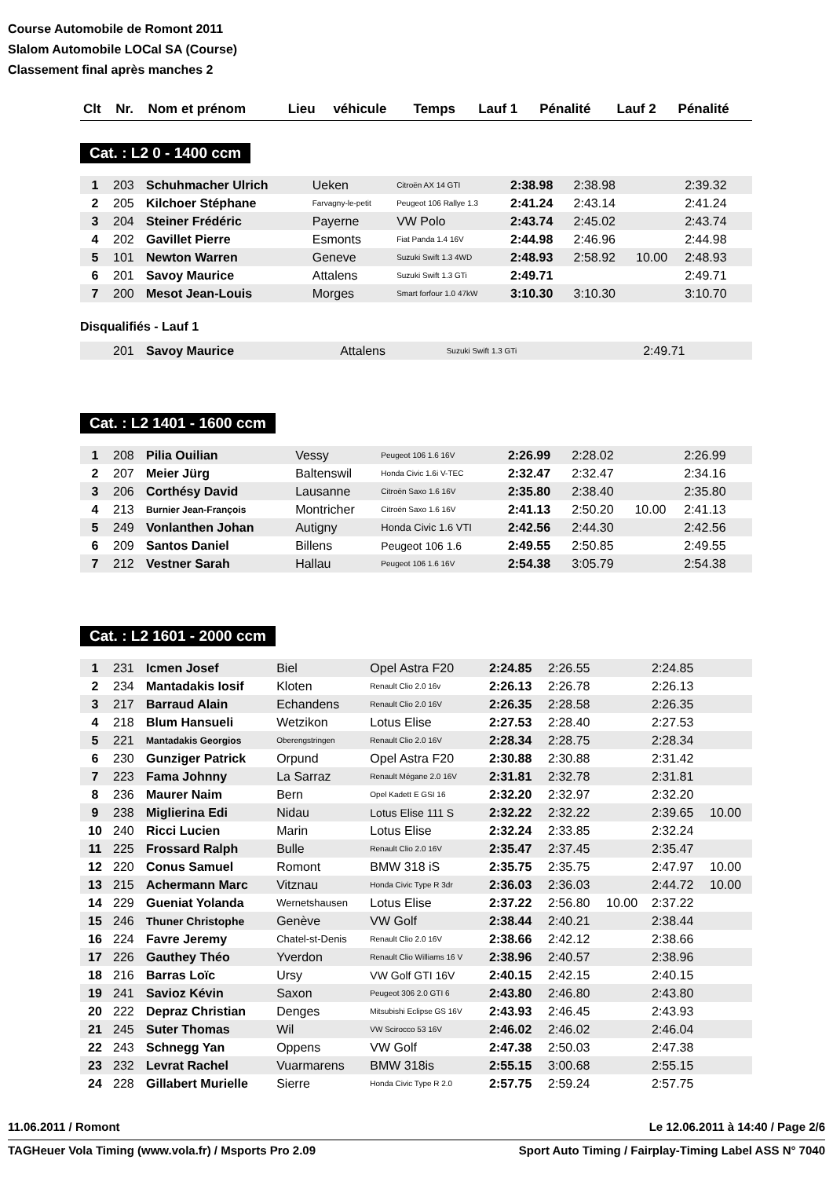Course Automobile de Romont 2011
Slalom Automobile LOCal SA (Course)
Classement final après manches 2
| Clt | Nr. | Nom et prénom | Lieu | véhicule | Temps | Lauf 1 | Pénalité | Lauf 2 | Pénalité |
| --- | --- | --- | --- | --- | --- | --- | --- | --- | --- |
Cat. : L2 0 - 1400 ccm
| 1 | 203 | Schuhmacher Ulrich | Ueken | Citroën AX 14 GTI | 2:38.98 | 2:38.98 | | 2:39.32 | |
| 2 | 205 | Kilchoer Stéphane | Farvagny-le-petit | Peugeot 106 Rallye 1.3 | 2:41.24 | 2:43.14 | | 2:41.24 | |
| 3 | 204 | Steiner Frédéric | Payerne | VW Polo | 2:43.74 | 2:45.02 | | 2:43.74 | |
| 4 | 202 | Gavillet Pierre | Esmonts | Fiat Panda 1.4 16V | 2:44.98 | 2:46.96 | | 2:44.98 | |
| 5 | 101 | Newton Warren | Geneve | Suzuki Swift 1.3 4WD | 2:48.93 | 2:58.92 | 10.00 | 2:48.93 | |
| 6 | 201 | Savoy Maurice | Attalens | Suzuki Swift 1.3 GTi | 2:49.71 | | | 2:49.71 | |
| 7 | 200 | Mesot Jean-Louis | Morges | Smart forfour 1.0 47kW | 3:10.30 | 3:10.30 | | 3:10.70 | |
Disqualifiés - Lauf 1
| | 201 | Savoy Maurice | Attalens | Suzuki Swift 1.3 GTi | | | | 2:49.71 | |
Cat. : L2 1401 - 1600 ccm
| 1 | 208 | Pilia Ouilian | Vessy | Peugeot 106 1.6 16V | 2:26.99 | 2:28.02 | | 2:26.99 | |
| 2 | 207 | Meier Jürg | Baltenswil | Honda Civic 1.6i V-TEC | 2:32.47 | 2:32.47 | | 2:34.16 | |
| 3 | 206 | Corthésy David | Lausanne | Citroën Saxo 1.6 16V | 2:35.80 | 2:38.40 | | 2:35.80 | |
| 4 | 213 | Burnier Jean-François | Montricher | Citroën Saxo 1.6 16V | 2:41.13 | 2:50.20 | 10.00 | 2:41.13 | |
| 5 | 249 | Vonlanthen Johan | Autigny | Honda Civic 1.6 VTI | 2:42.56 | 2:44.30 | | 2:42.56 | |
| 6 | 209 | Santos Daniel | Billens | Peugeot 106 1.6 | 2:49.55 | 2:50.85 | | 2:49.55 | |
| 7 | 212 | Vestner Sarah | Hallau | Peugeot 106 1.6 16V | 2:54.38 | 3:05.79 | | 2:54.38 | |
Cat. : L2 1601 - 2000 ccm
| 1 | 231 | Icmen Josef | Biel | Opel Astra F20 | 2:24.85 | 2:26.55 | | 2:24.85 | |
| 2 | 234 | Mantadakis Iosif | Kloten | Renault Clio 2.0 16v | 2:26.13 | 2:26.78 | | 2:26.13 | |
| 3 | 217 | Barraud Alain | Echandens | Renault Clio 2.0 16V | 2:26.35 | 2:28.58 | | 2:26.35 | |
| 4 | 218 | Blum Hansueli | Wetzikon | Lotus Elise | 2:27.53 | 2:28.40 | | 2:27.53 | |
| 5 | 221 | Mantadakis Georgios | Oberengstringen | Renault Clio 2.0 16V | 2:28.34 | 2:28.75 | | 2:28.34 | |
| 6 | 230 | Gunziger Patrick | Orpund | Opel Astra F20 | 2:30.88 | 2:30.88 | | 2:31.42 | |
| 7 | 223 | Fama Johnny | La Sarraz | Renault Mégane 2.0 16V | 2:31.81 | 2:32.78 | | 2:31.81 | |
| 8 | 236 | Maurer Naim | Bern | Opel Kadett E GSI 16 | 2:32.20 | 2:32.97 | | 2:32.20 | |
| 9 | 238 | Miglierina Edi | Nidau | Lotus Elise 111 S | 2:32.22 | 2:32.22 | | 2:39.65 | 10.00 |
| 10 | 240 | Ricci Lucien | Marin | Lotus Elise | 2:32.24 | 2:33.85 | | 2:32.24 | |
| 11 | 225 | Frossard Ralph | Bulle | Renault Clio 2.0 16V | 2:35.47 | 2:37.45 | | 2:35.47 | |
| 12 | 220 | Conus Samuel | Romont | BMW 318 iS | 2:35.75 | 2:35.75 | | 2:47.97 | 10.00 |
| 13 | 215 | Achermann Marc | Vitznau | Honda Civic Type R 3dr | 2:36.03 | 2:36.03 | | 2:44.72 | 10.00 |
| 14 | 229 | Gueniat Yolanda | Wernetshausen | Lotus Elise | 2:37.22 | 2:56.80 | 10.00 | 2:37.22 | |
| 15 | 246 | Thuner Christophe | Genève | VW Golf | 2:38.44 | 2:40.21 | | 2:38.44 | |
| 16 | 224 | Favre Jeremy | Chatel-st-Denis | Renault Clio 2.0 16V | 2:38.66 | 2:42.12 | | 2:38.66 | |
| 17 | 226 | Gauthey Théo | Yverdon | Renault Clio Williams 16 V | 2:38.96 | 2:40.57 | | 2:38.96 | |
| 18 | 216 | Barras Loïc | Ursy | VW Golf GTI 16V | 2:40.15 | 2:42.15 | | 2:40.15 | |
| 19 | 241 | Savioz Kévin | Saxon | Peugeot 306 2.0 GTI 6 | 2:43.80 | 2:46.80 | | 2:43.80 | |
| 20 | 222 | Depraz Christian | Denges | Mitsubishi Eclipse GS 16V | 2:43.93 | 2:46.45 | | 2:43.93 | |
| 21 | 245 | Suter Thomas | Wil | VW Scirocco 53 16V | 2:46.02 | 2:46.02 | | 2:46.04 | |
| 22 | 243 | Schnegg Yan | Oppens | VW Golf | 2:47.38 | 2:50.03 | | 2:47.38 | |
| 23 | 232 | Levrat Rachel | Vuarmarens | BMW 318is | 2:55.15 | 3:00.68 | | 2:55.15 | |
| 24 | 228 | Gillabert Murielle | Sierre | Honda Civic Type R 2.0 | 2:57.75 | 2:59.24 | | 2:57.75 | |
11.06.2011 / Romont Le 12.06.2011 à 14:40 / Page 2/6
TAGHeuer Vola Timing (www.vola.fr) / Msports Pro 2.09 Sport Auto Timing / Fairplay-Timing Label ASS N° 7040